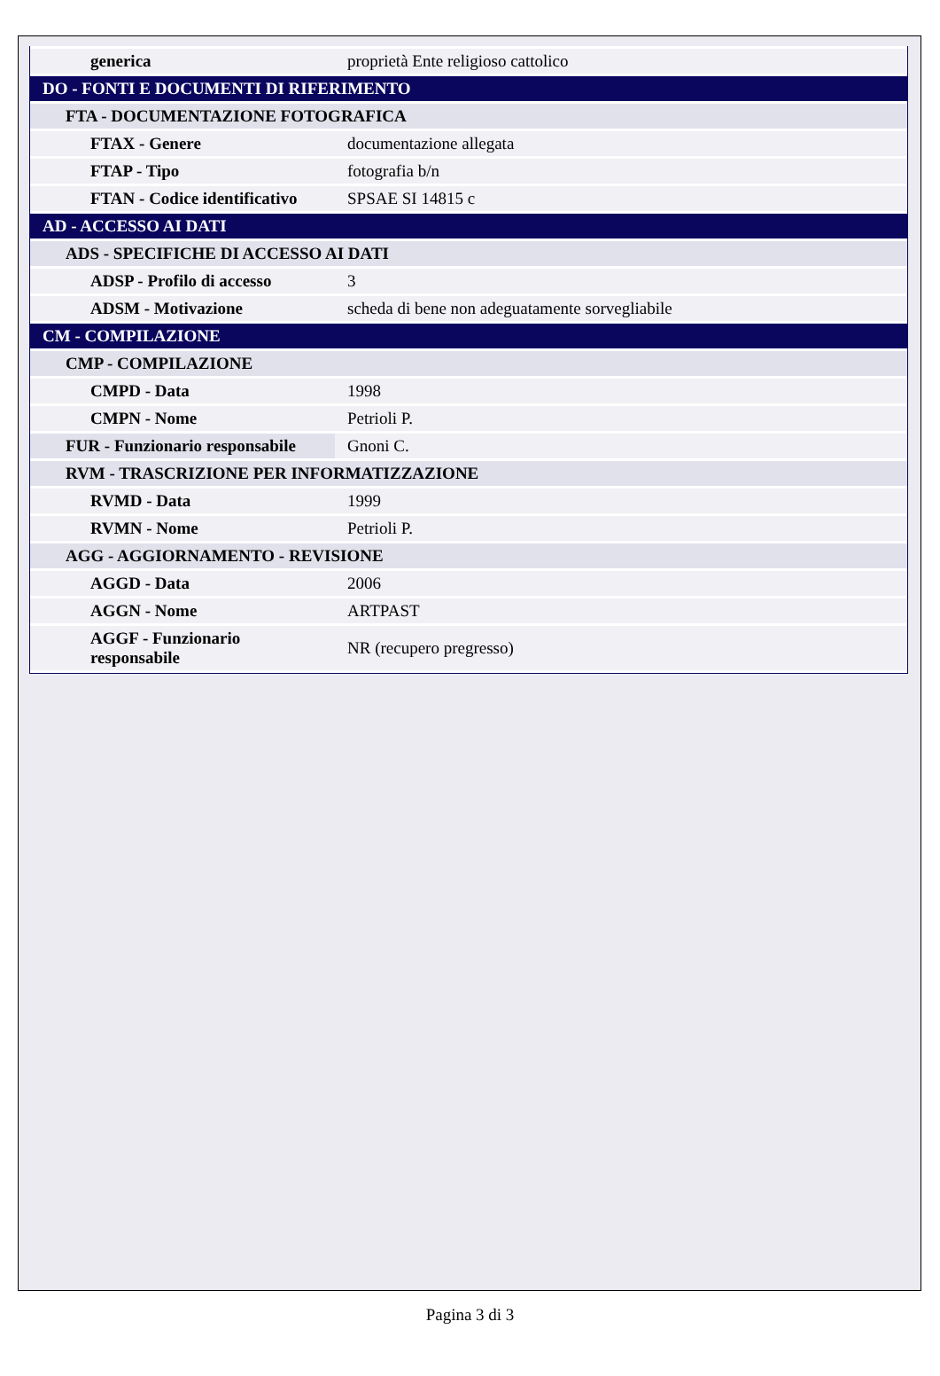| generica | proprietà Ente religioso cattolico |
| DO - FONTI E DOCUMENTI DI RIFERIMENTO | |
| FTA - DOCUMENTAZIONE FOTOGRAFICA | |
| FTAX - Genere | documentazione allegata |
| FTAP - Tipo | fotografia b/n |
| FTAN - Codice identificativo | SPSAE SI 14815 c |
| AD - ACCESSO AI DATI | |
| ADS - SPECIFICHE DI ACCESSO AI DATI | |
| ADSP - Profilo di accesso | 3 |
| ADSM - Motivazione | scheda di bene non adeguatamente sorvegliabile |
| CM - COMPILAZIONE | |
| CMP - COMPILAZIONE | |
| CMPD - Data | 1998 |
| CMPN - Nome | Petrioli P. |
| FUR - Funzionario responsabile | Gnoni C. |
| RVM - TRASCRIZIONE PER INFORMATIZZAZIONE | |
| RVMD - Data | 1999 |
| RVMN - Nome | Petrioli P. |
| AGG - AGGIORNAMENTO - REVISIONE | |
| AGGD - Data | 2006 |
| AGGN - Nome | ARTPAST |
| AGGF - Funzionario responsabile | NR (recupero pregresso) |
Pagina 3 di 3